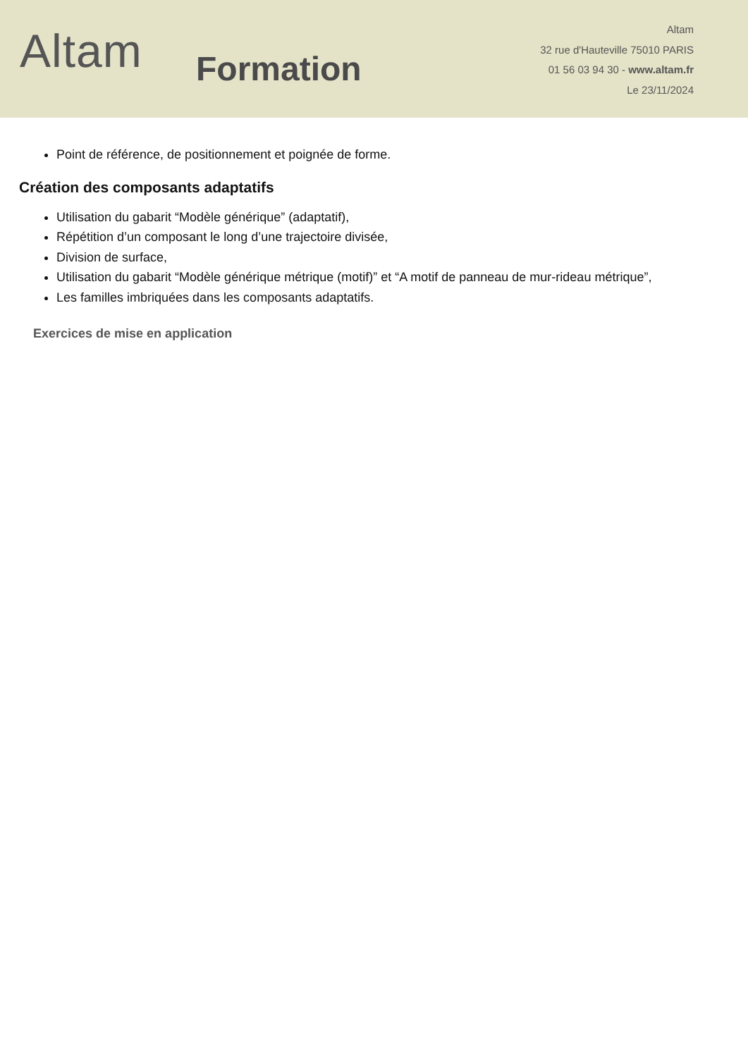Altam
Formation
Altam
32 rue d'Hauteville 75010 PARIS
01 56 03 94 30 - www.altam.fr
Le 23/11/2024
Point de référence, de positionnement et poignée de forme.
Création des composants adaptatifs
Utilisation du gabarit “Modèle générique” (adaptatif),
Répétition d’un composant le long d’une trajectoire divisée,
Division de surface,
Utilisation du gabarit “Modèle générique métrique (motif)” et “A motif de panneau de mur-rideau métrique”,
Les familles imbriquées dans les composants adaptatifs.
Exercices de mise en application